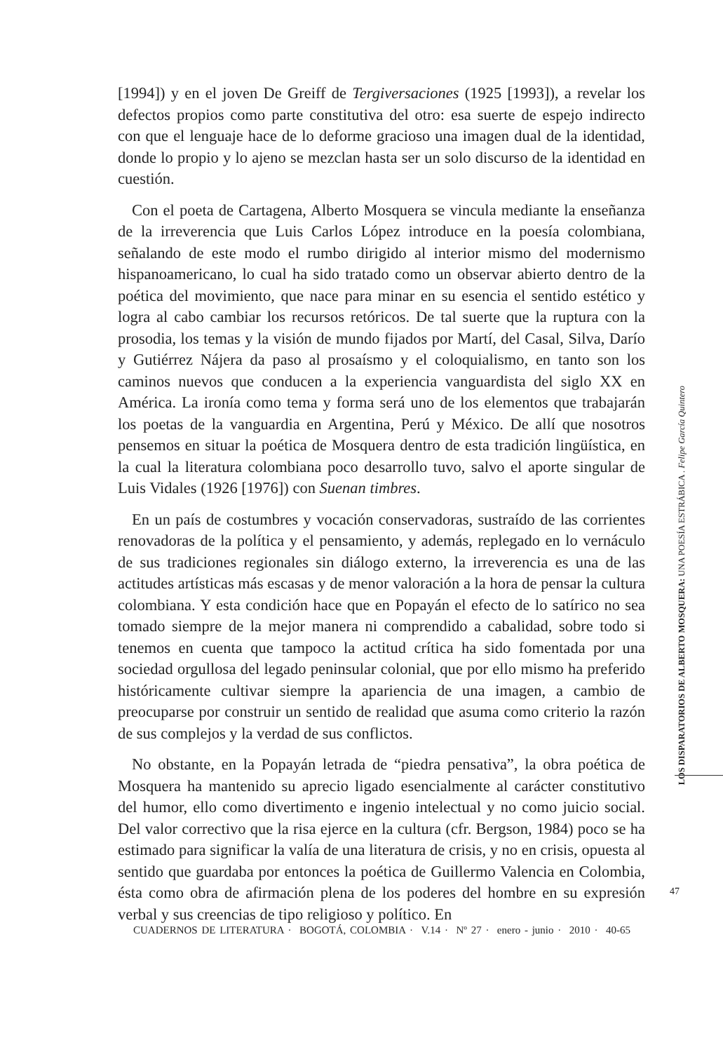[1994]) y en el joven De Greiff de Tergiversaciones (1925 [1993]), a revelar los defectos propios como parte constitutiva del otro: esa suerte de espejo indirecto con que el lenguaje hace de lo deforme gracioso una imagen dual de la identidad, donde lo propio y lo ajeno se mezclan hasta ser un solo discurso de la identidad en cuestión.
Con el poeta de Cartagena, Alberto Mosquera se vincula mediante la enseñanza de la irreverencia que Luis Carlos López introduce en la poesía colombiana, señalando de este modo el rumbo dirigido al interior mismo del modernismo hispanoamericano, lo cual ha sido tratado como un observar abierto dentro de la poética del movimiento, que nace para minar en su esencia el sentido estético y logra al cabo cambiar los recursos retóricos. De tal suerte que la ruptura con la prosodia, los temas y la visión de mundo fijados por Martí, del Casal, Silva, Darío y Gutiérrez Nájera da paso al prosaísmo y el coloquialismo, en tanto son los caminos nuevos que conducen a la experiencia vanguardista del siglo XX en América. La ironía como tema y forma será uno de los elementos que trabajarán los poetas de la vanguardia en Argentina, Perú y México. De allí que nosotros pensemos en situar la poética de Mosquera dentro de esta tradición lingüística, en la cual la literatura colombiana poco desarrollo tuvo, salvo el aporte singular de Luis Vidales (1926 [1976]) con Suenan timbres.
En un país de costumbres y vocación conservadoras, sustraído de las corrientes renovadoras de la política y el pensamiento, y además, replegado en lo vernáculo de sus tradiciones regionales sin diálogo externo, la irreverencia es una de las actitudes artísticas más escasas y de menor valoración a la hora de pensar la cultura colombiana. Y esta condición hace que en Popayán el efecto de lo satírico no sea tomado siempre de la mejor manera ni comprendido a cabalidad, sobre todo si tenemos en cuenta que tampoco la actitud crítica ha sido fomentada por una sociedad orgullosa del legado peninsular colonial, que por ello mismo ha preferido históricamente cultivar siempre la apariencia de una imagen, a cambio de preocuparse por construir un sentido de realidad que asuma como criterio la razón de sus complejos y la verdad de sus conflictos.
No obstante, en la Popayán letrada de “piedra pensativa”, la obra poética de Mosquera ha mantenido su aprecio ligado esencialmente al carácter constitutivo del humor, ello como divertimento e ingenio intelectual y no como juicio social. Del valor correctivo que la risa ejerce en la cultura (cfr. Bergson, 1984) poco se ha estimado para significar la valía de una literatura de crisis, y no en crisis, opuesta al sentido que guardaba por entonces la poética de Guillermo Valencia en Colombia, ésta como obra de afirmación plena de los poderes del hombre en su expresión verbal y sus creencias de tipo religioso y político. En
LOS DISPARATORIOS DE ALBERTO MOSQUERA: UNA POESÍA ESTRÁBICA . Felipe García Quintero
47
CUADERNOS DE LITERATURA · BOGOTÁ, COLOMBIA · V.14 · Nº 27 · enero - junio · 2010 · 40-65